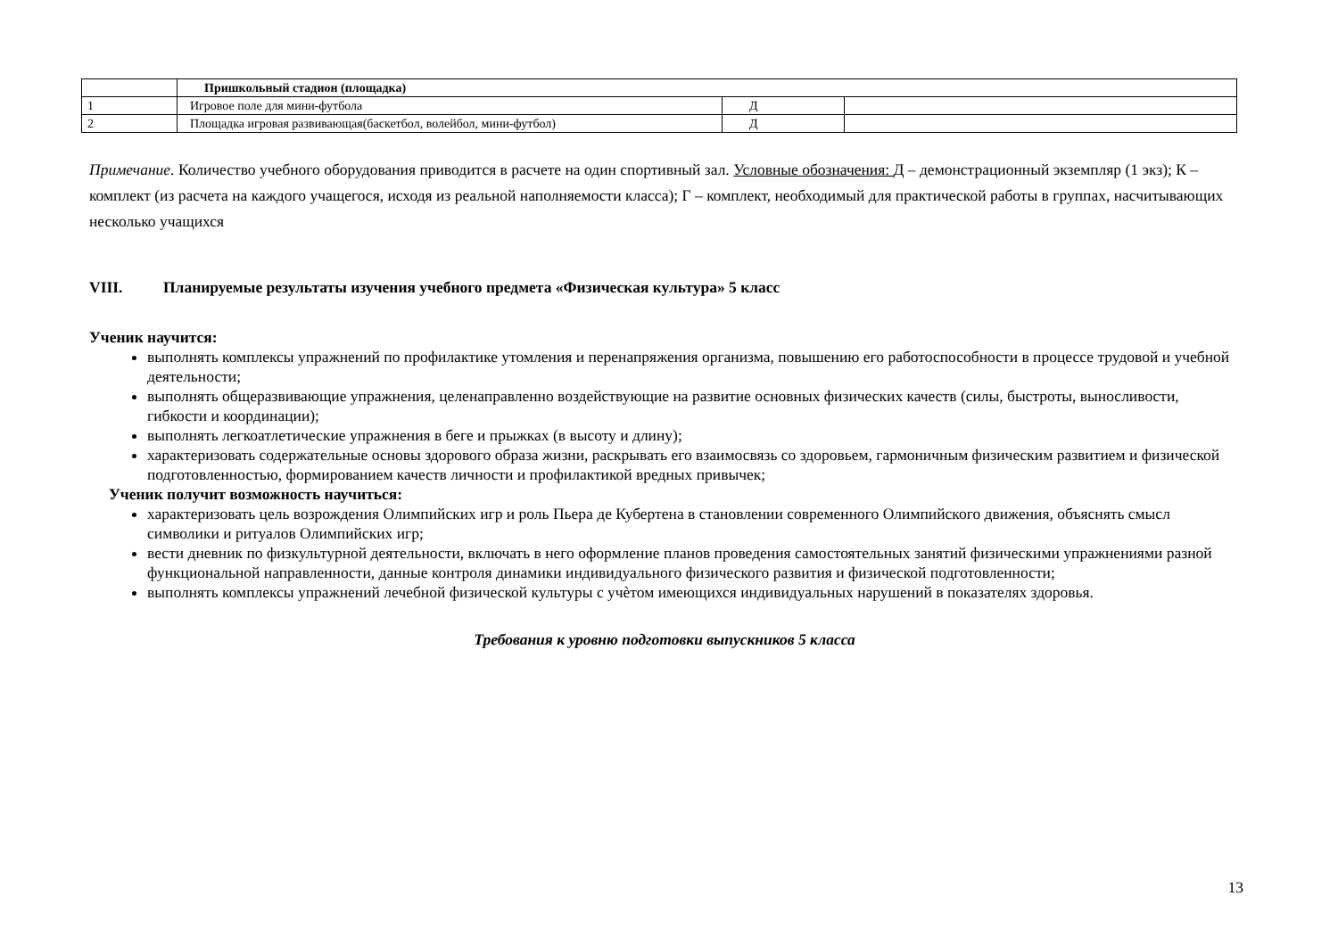| | Пришкольный стадион (площадка) | | |
| 1 | Игровое поле для мини-футбола | Д | |
| 2 | Площадка игровая развивающая(баскетбол, волейбол, мини-футбол) | Д | |
Примечание. Количество учебного оборудования приводится в расчете на один спортивный зал. Условные обозначения: Д – демонстрационный экземпляр (1 экз); К – комплект (из расчета на каждого учащегося, исходя из реальной наполняемости класса); Г – комплект, необходимый для практической работы в группах, насчитывающих несколько учащихся
VIII. Планируемые результаты изучения учебного предмета «Физическая культура» 5 класс
Ученик научится:
выполнять комплексы упражнений по профилактике утомления и перенапряжения организма, повышению его работоспособности в процессе трудовой и учебной деятельности;
выполнять общеразвивающие упражнения, целенаправленно воздействующие на развитие основных физических качеств (силы, быстроты, выносливости, гибкости и координации);
выполнять легкоатлетические упражнения в беге и прыжках (в высоту и длину);
характеризовать содержательные основы здорового образа жизни, раскрывать его взаимосвязь со здоровьем, гармоничным физическим развитием и физической подготовленностью, формированием качеств личности и профилактикой вредных привычек;
Ученик получит возможность научиться:
характеризовать цель возрождения Олимпийских игр и роль Пьера де Кубертена в становлении современного Олимпийского движения, объяснять смысл символики и ритуалов Олимпийских игр;
вести дневник по физкультурной деятельности, включать в него оформление планов проведения самостоятельных занятий физическими упражнениями разной функциональной направленности, данные контроля динамики индивидуального физического развития и физической подготовленности;
выполнять комплексы упражнений лечебной физической культуры с учѐтом имеющихся индивидуальных нарушений в показателях здоровья.
Требования к уровню подготовки выпускников 5 класса
13